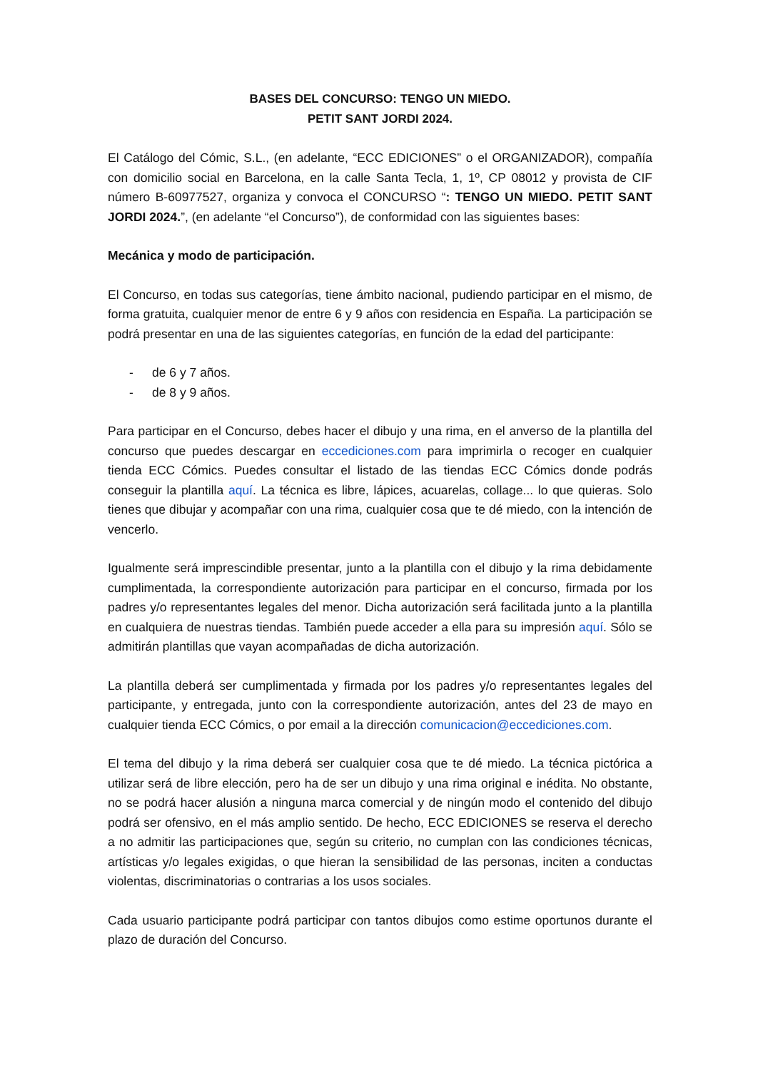BASES DEL CONCURSO: TENGO UN MIEDO.
PETIT SANT JORDI 2024.
El Catálogo del Cómic, S.L., (en adelante, “ECC EDICIONES” o el ORGANIZADOR), compañía con domicilio social en Barcelona, en la calle Santa Tecla, 1, 1º, CP 08012 y provista de CIF número B-60977527, organiza y convoca el CONCURSO “: TENGO UN MIEDO. PETIT SANT JORDI 2024.”, (en adelante “el Concurso”), de conformidad con las siguientes bases:
Mecánica y modo de participación.
El Concurso, en todas sus categorías, tiene ámbito nacional, pudiendo participar en el mismo, de forma gratuita, cualquier menor de entre 6 y 9 años con residencia en España. La participación se podrá presentar en una de las siguientes categorías, en función de la edad del participante:
- de 6 y 7 años.
- de 8 y 9 años.
Para participar en el Concurso, debes hacer el dibujo y una rima, en el anverso de la plantilla del concurso que puedes descargar en eccediciones.com para imprimirla o recoger en cualquier tienda ECC Cómics. Puedes consultar el listado de las tiendas ECC Cómics donde podrás conseguir la plantilla aquí. La técnica es libre, lápices, acuarelas, collage... lo que quieras. Solo tienes que dibujar y acompañar con una rima, cualquier cosa que te dé miedo, con la intención de vencerlo.
Igualmente será imprescindible presentar, junto a la plantilla con el dibujo y la rima debidamente cumplimentada, la correspondiente autorización para participar en el concurso, firmada por los padres y/o representantes legales del menor. Dicha autorización será facilitada junto a la plantilla en cualquiera de nuestras tiendas. También puede acceder a ella para su impresión aquí. Sólo se admitirán plantillas que vayan acompañadas de dicha autorización.
La plantilla deberá ser cumplimentada y firmada por los padres y/o representantes legales del participante, y entregada, junto con la correspondiente autorización, antes del 23 de mayo en cualquier tienda ECC Cómics, o por email a la dirección comunicacion@eccediciones.com.
El tema del dibujo y la rima deberá ser cualquier cosa que te dé miedo. La técnica pictórica a utilizar será de libre elección, pero ha de ser un dibujo y una rima original e inédita. No obstante, no se podrá hacer alusión a ninguna marca comercial y de ningún modo el contenido del dibujo podrá ser ofensivo, en el más amplio sentido. De hecho, ECC EDICIONES se reserva el derecho a no admitir las participaciones que, según su criterio, no cumplan con las condiciones técnicas, artísticas y/o legales exigidas, o que hieran la sensibilidad de las personas, inciten a conductas violentas, discriminatorias o contrarias a los usos sociales.
Cada usuario participante podrá participar con tantos dibujos como estime oportunos durante el plazo de duración del Concurso.